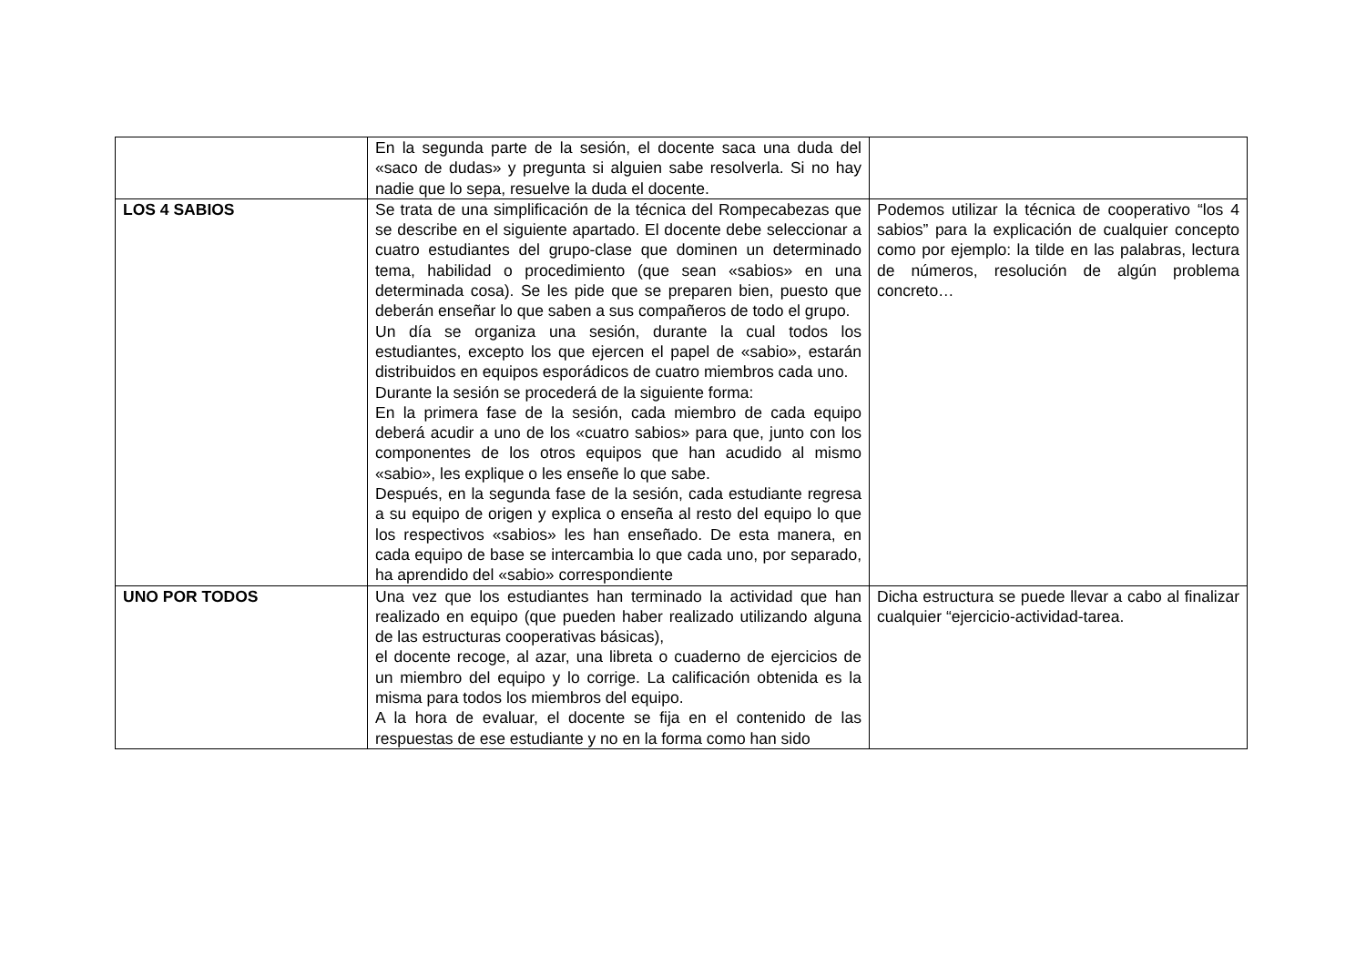| | En la segunda parte de la sesión, el docente saca una duda del «saco de dudas» y pregunta si alguien sabe resolverla. Si no hay nadie que lo sepa, resuelve la duda el docente. | |
| LOS 4 SABIOS | Se trata de una simplificación de la técnica del Rompecabezas que se describe en el siguiente apartado. El docente debe seleccionar a cuatro estudiantes del grupo-clase que dominen un determinado tema, habilidad o procedimiento (que sean «sabios» en una determinada cosa). Se les pide que se preparen bien, puesto que deberán enseñar lo que saben a sus compañeros de todo el grupo. Un día se organiza una sesión, durante la cual todos los estudiantes, excepto los que ejercen el papel de «sabio», estarán distribuidos en equipos esporádicos de cuatro miembros cada uno. Durante la sesión se procederá de la siguiente forma: En la primera fase de la sesión, cada miembro de cada equipo deberá acudir a uno de los «cuatro sabios» para que, junto con los componentes de los otros equipos que han acudido al mismo «sabio», les explique o les enseñe lo que sabe. Después, en la segunda fase de la sesión, cada estudiante regresa a su equipo de origen y explica o enseña al resto del equipo lo que los respectivos «sabios» les han enseñado. De esta manera, en cada equipo de base se intercambia lo que cada uno, por separado, ha aprendido del «sabio» correspondiente | Podemos utilizar la técnica de cooperativo “los 4 sabios” para la explicación de cualquier concepto como por ejemplo: la tilde en las palabras, lectura de números, resolución de algún problema concreto… |
| UNO POR TODOS | Una vez que los estudiantes han terminado la actividad que han realizado en equipo (que pueden haber realizado utilizando alguna de las estructuras cooperativas básicas), el docente recoge, al azar, una libreta o cuaderno de ejercicios de un miembro del equipo y lo corrige. La calificación obtenida es la misma para todos los miembros del equipo. A la hora de evaluar, el docente se fija en el contenido de las respuestas de ese estudiante y no en la forma como han sido | Dicha estructura se puede llevar a cabo al finalizar cualquier “ejercicio-actividad-tarea. |